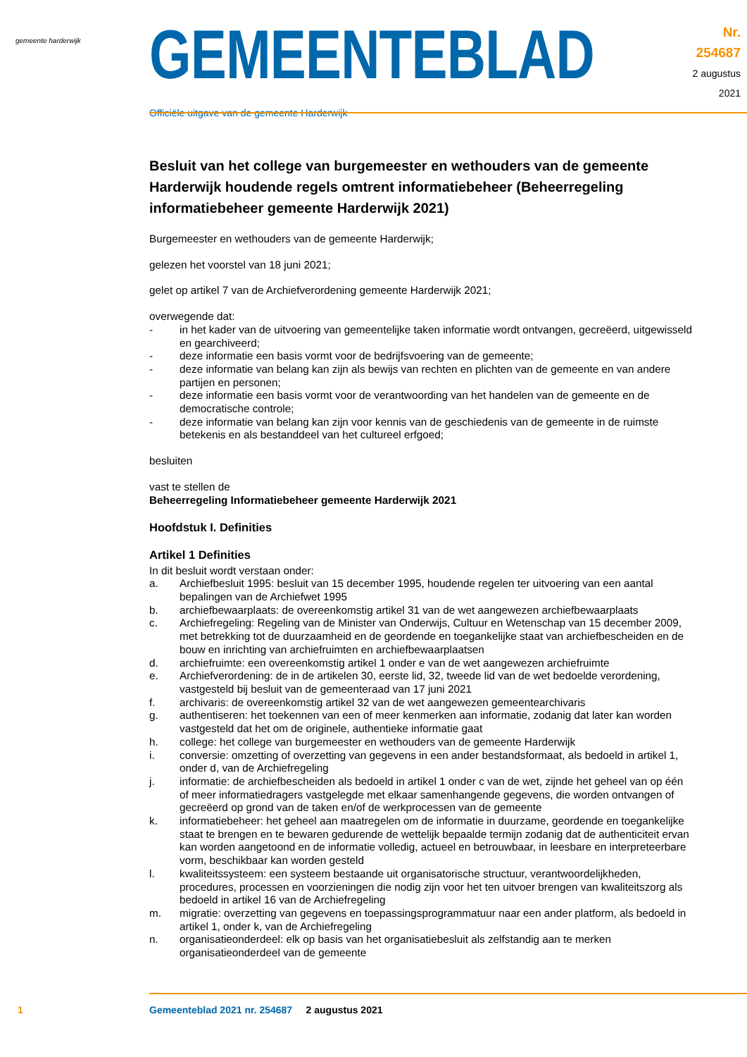gemeente harderwijk
GEMEENTEBLAD
Officiële uitgave van de gemeente Harderwijk
Nr. 254687
2 augustus
2021
Besluit van het college van burgemeester en wethouders van de gemeente Harderwijk houdende regels omtrent informatiebeheer (Beheerregeling informatiebeheer gemeente Harderwijk 2021)
Burgemeester en wethouders van de gemeente Harderwijk;
gelezen het voorstel van 18 juni 2021;
gelet op artikel 7 van de Archiefverordening gemeente Harderwijk 2021;
overwegende dat:
- in het kader van de uitvoering van gemeentelijke taken informatie wordt ontvangen, gecreëerd, uitgewisseld en gearchiveerd;
- deze informatie een basis vormt voor de bedrijfsvoering van de gemeente;
- deze informatie van belang kan zijn als bewijs van rechten en plichten van de gemeente en van andere partijen en personen;
- deze informatie een basis vormt voor de verantwoording van het handelen van de gemeente en de democratische controle;
- deze informatie van belang kan zijn voor kennis van de geschiedenis van de gemeente in de ruimste betekenis en als bestanddeel van het cultureel erfgoed;
besluiten
vast te stellen de
Beheerregeling Informatiebeheer gemeente Harderwijk 2021
Hoofdstuk I. Definities
Artikel 1 Definities
In dit besluit wordt verstaan onder:
a. Archiefbesluit 1995: besluit van 15 december 1995, houdende regelen ter uitvoering van een aantal bepalingen van de Archiefwet 1995
b. archiefbewaarplaats: de overeenkomstig artikel 31 van de wet aangewezen archiefbewaarplaats
c. Archiefregeling: Regeling van de Minister van Onderwijs, Cultuur en Wetenschap van 15 december 2009, met betrekking tot de duurzaamheid en de geordende en toegankelijke staat van archiefbescheiden en de bouw en inrichting van archiefruimten en archiefbewaarplaatsen
d. archiefruimte: een overeenkomstig artikel 1 onder e van de wet aangewezen archiefruimte
e. Archiefverordening: de in de artikelen 30, eerste lid, 32, tweede lid van de wet bedoelde verordening, vastgesteld bij besluit van de gemeenteraad van 17 juni 2021
f. archivaris: de overeenkomstig artikel 32 van de wet aangewezen gemeentearchivaris
g. authentiseren: het toekennen van een of meer kenmerken aan informatie, zodanig dat later kan worden vastgesteld dat het om de originele, authentieke informatie gaat
h. college: het college van burgemeester en wethouders van de gemeente Harderwijk
i. conversie: omzetting of overzetting van gegevens in een ander bestandsformaat, als bedoeld in artikel 1, onder d, van de Archiefregeling
j. informatie: de archiefbescheiden als bedoeld in artikel 1 onder c van de wet, zijnde het geheel van op één of meer informatiedragers vastgelegde met elkaar samenhangende gegevens, die worden ontvangen of gecreëerd op grond van de taken en/of de werkprocessen van de gemeente
k. informatiebeheer: het geheel aan maatregelen om de informatie in duurzame, geordende en toegankelijke staat te brengen en te bewaren gedurende de wettelijk bepaalde termijn zodanig dat de authenticiteit ervan kan worden aangetoond en de informatie volledig, actueel en betrouwbaar, in leesbare en interpreteerbare vorm, beschikbaar kan worden gesteld
l. kwaliteitssysteem: een systeem bestaande uit organisatorische structuur, verantwoordelijkheden, procedures, processen en voorzieningen die nodig zijn voor het ten uitvoer brengen van kwaliteitszorg als bedoeld in artikel 16 van de Archiefregeling
m. migratie: overzetting van gegevens en toepassingsprogrammatuur naar een ander platform, als bedoeld in artikel 1, onder k, van de Archiefregeling
n. organisatieonderdeel: elk op basis van het organisatiebesluit als zelfstandig aan te merken organisatieonderdeel van de gemeente
1 Gemeenteblad 2021 nr. 254687 2 augustus 2021